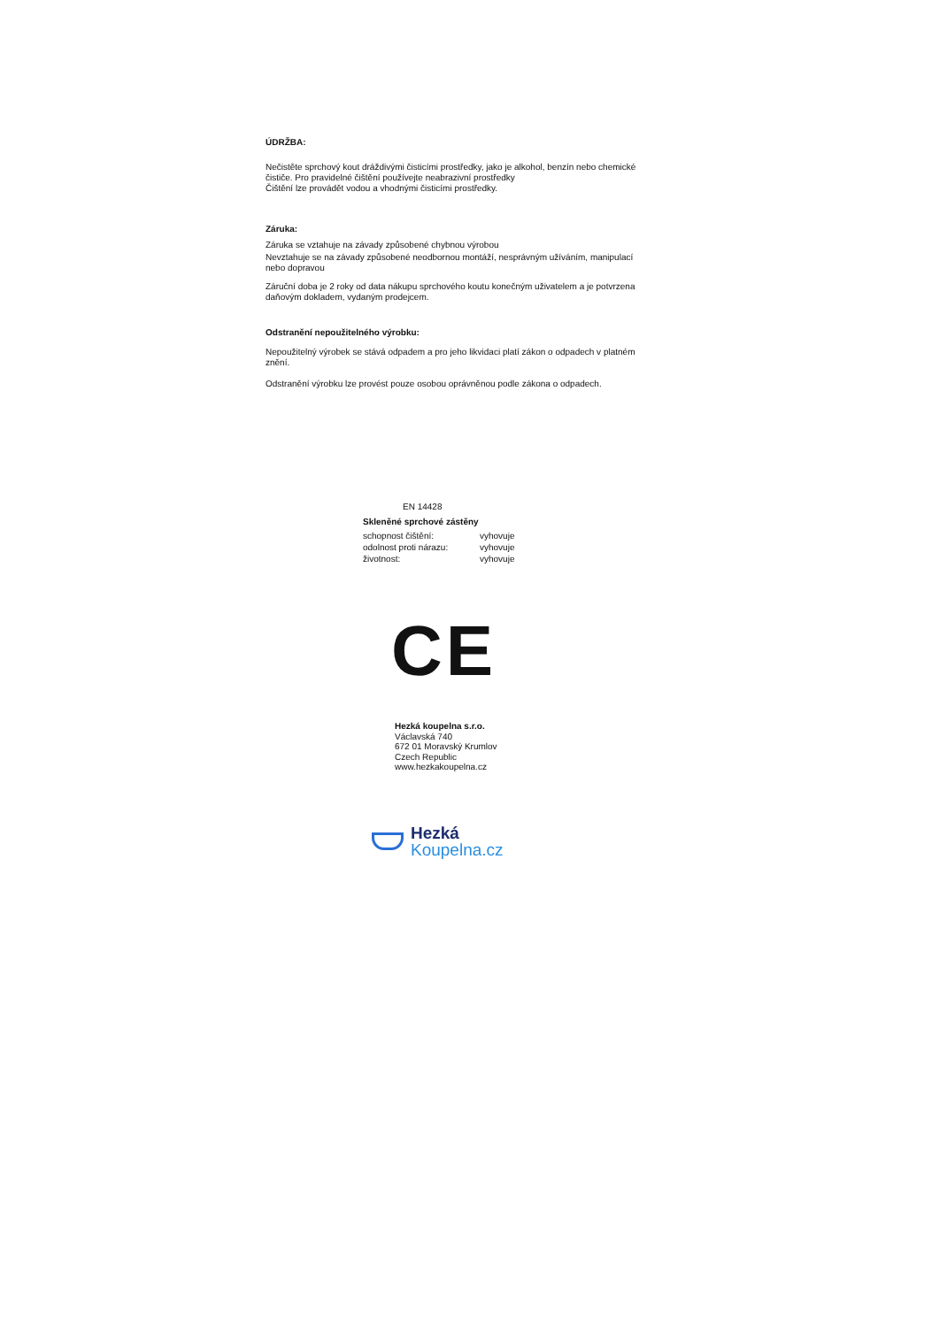ÚDRŽBA:
Nečistěte sprchový kout dráždivými čisticími prostředky, jako je alkohol, benzín nebo chemické čističe. Pro pravidelné čištění používejte neabrazivní prostředky
Čištění lze provádět vodou a vhodnými čisticími prostředky.
Záruka:
Záruka se vztahuje na závady způsobené chybnou výrobou
Nevztahuje se na závady způsobené neodbornou montáží, nesprávným užíváním, manipulací nebo dopravou
Záruční doba je 2 roky od data nákupu sprchového koutu konečným uživatelem a je potvrzena daňovým dokladem, vydaným prodejcem.
Odstranění nepoužitelného výrobku:
Nepoužitelný výrobek se stává odpadem a pro jeho likvidaci platí zákon o odpadech v platném znění.
Odstranění výrobku lze provést pouze osobou oprávněnou podle zákona o odpadech.
EN 14428
Skleněné sprchové zástěny
| schopnost čištění: | vyhovuje |
| odolnost proti nárazu: | vyhovuje |
| životnost: | vyhovuje |
CE
Hezká koupelna s.r.o.
Václavská 740
672 01 Moravský Krumlov
Czech Republic
www.hezkakoupelna.cz
Hezká
Koupelna.cz